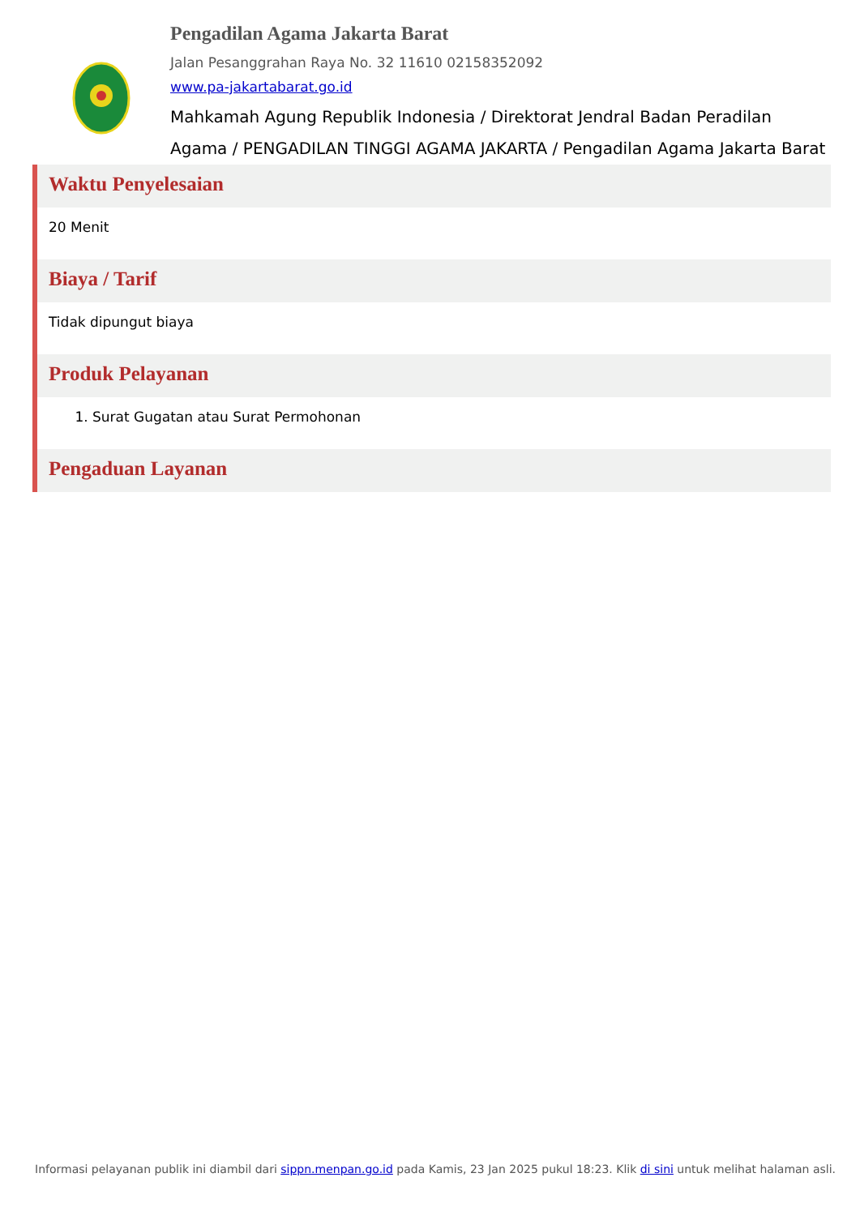Pengadilan Agama Jakarta Barat
Jalan Pesanggrahan Raya No. 32 11610 02158352092
www.pa-jakartabarat.go.id
Mahkamah Agung Republik Indonesia / Direktorat Jendral Badan Peradilan Agama / PENGADILAN TINGGI AGAMA JAKARTA / Pengadilan Agama Jakarta Barat
Waktu Penyelesaian
20 Menit
Biaya / Tarif
Tidak dipungut biaya
Produk Pelayanan
1. Surat Gugatan atau Surat Permohonan
Pengaduan Layanan
Informasi pelayanan publik ini diambil dari sippn.menpan.go.id pada Kamis, 23 Jan 2025 pukul 18:23. Klik di sini untuk melihat halaman asli.